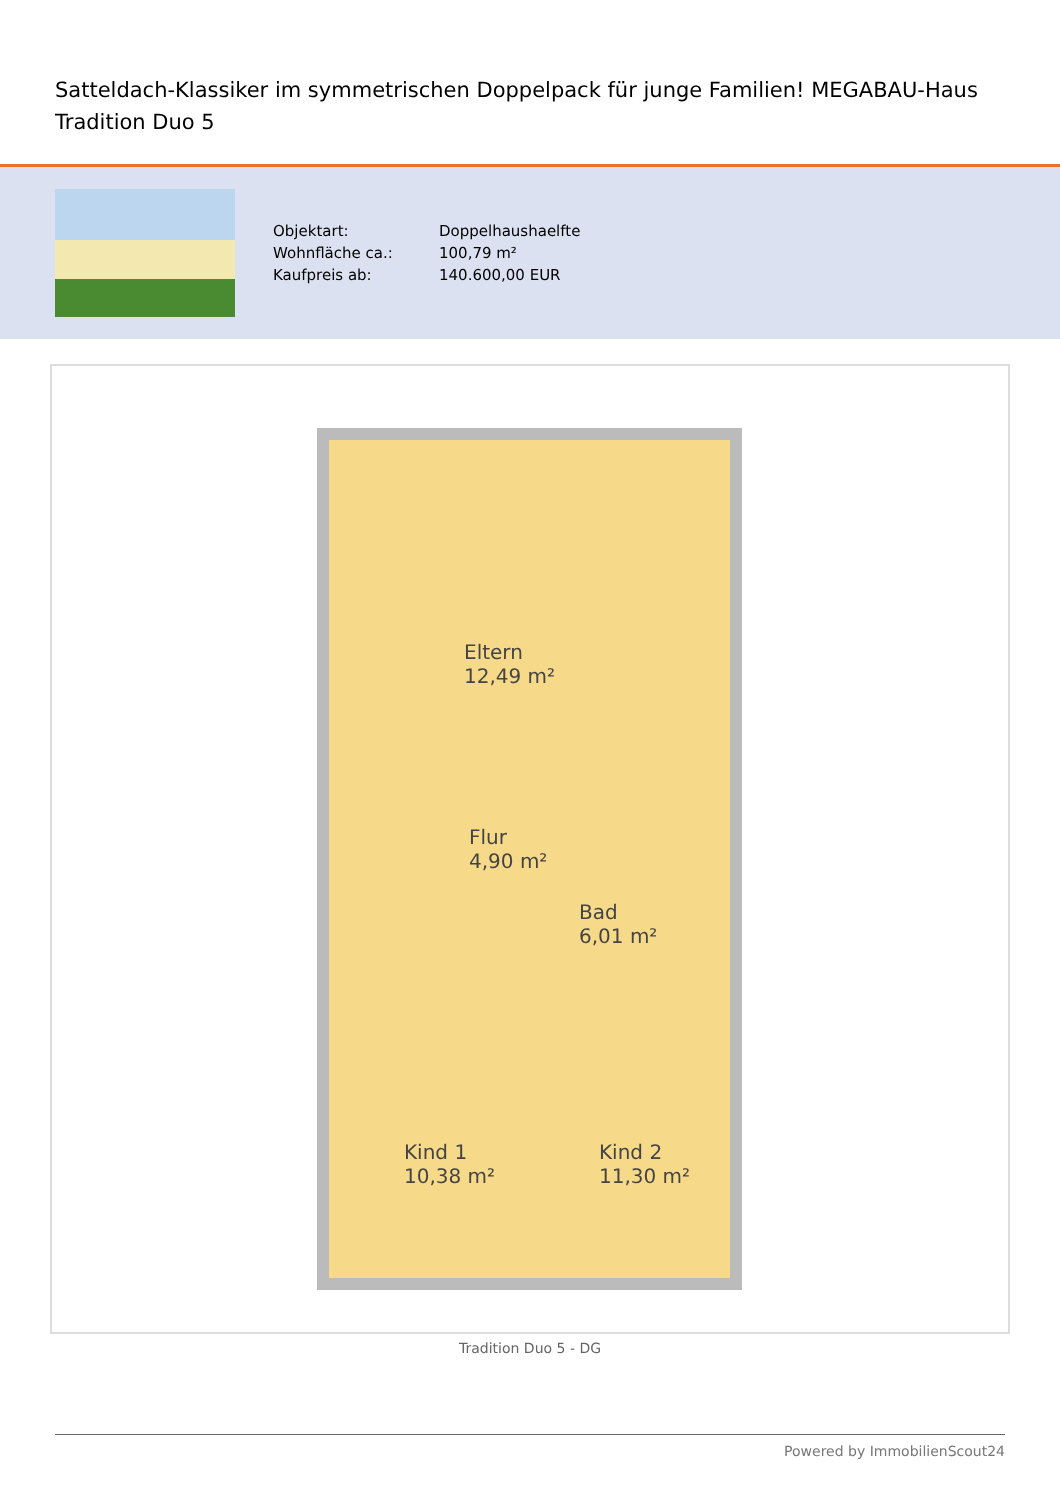Satteldach-Klassiker im symmetrischen Doppelpack für junge Familien! MEGABAU-Haus Tradition Duo 5
| Objektart: | Doppelhaushaelfte |
| Wohnfläche ca.: | 100,79 m² |
| Kaufpreis ab: | 140.600,00 EUR |
Eltern
12,49 m²
Flur
4,90 m²
Bad
6,01 m²
Kind 1
10,38 m²
Kind 2
11,30 m²
Tradition Duo 5 - DG
Powered by ImmobilienScout24